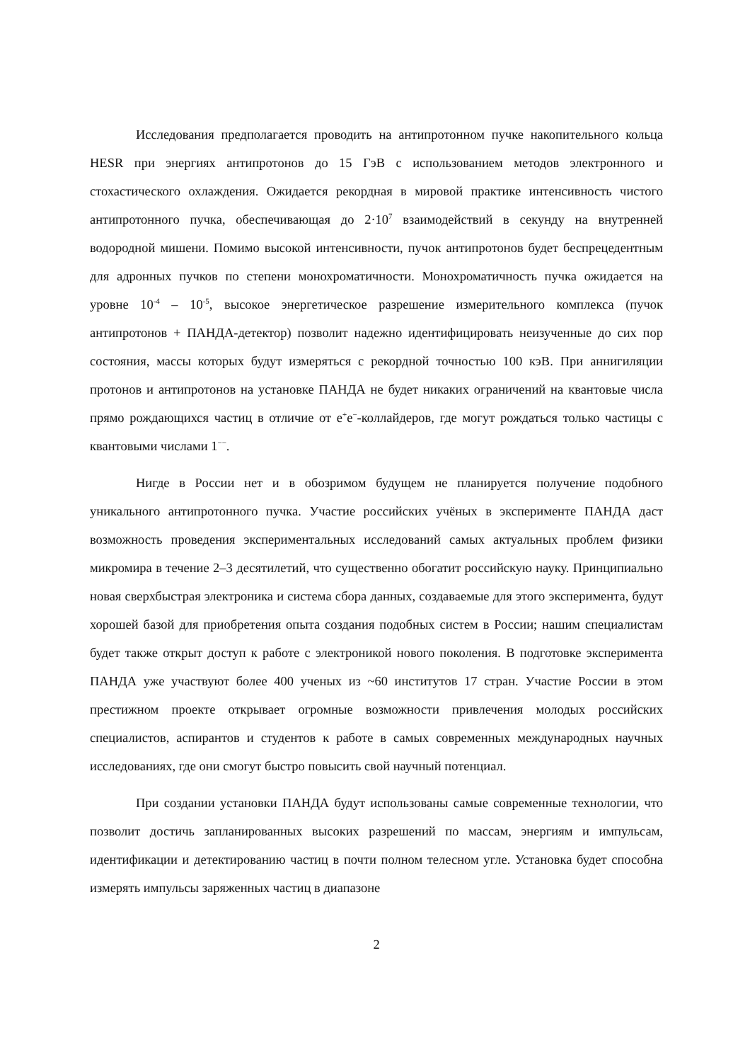Исследования предполагается проводить на антипротонном пучке накопительного кольца HESR при энергиях антипротонов до 15 ГэВ с использованием методов электронного и стохастического охлаждения. Ожидается рекордная в мировой практике интенсивность чистого антипротонного пучка, обеспечивающая до 2·10<sup>7</sup> взаимодействий в секунду на внутренней водородной мишени. Помимо высокой интенсивности, пучок антипротонов будет беспрецедентным для адронных пучков по степени монохроматичности. Монохроматичность пучка ожидается на уровне 10<sup>-4</sup> – 10<sup>-5</sup>, высокое энергетическое разрешение измерительного комплекса (пучок антипротонов + ПАНДА-детектор) позволит надежно идентифицировать неизученные до сих пор состояния, массы которых будут измеряться с рекордной точностью 100 кэВ. При аннигиляции протонов и антипротонов на установке ПАНДА не будет никаких ограничений на квантовые числа прямо рождающихся частиц в отличие от e<sup>+</sup>e<sup>−</sup>-коллайдеров, где могут рождаться только частицы с квантовыми числами 1<sup>−−</sup>.
Нигде в России нет и в обозримом будущем не планируется получение подобного уникального антипротонного пучка. Участие российских учёных в эксперименте ПАНДА даст возможность проведения экспериментальных исследований самых актуальных проблем физики микромира в течение 2–3 десятилетий, что существенно обогатит российскую науку. Принципиально новая сверхбыстрая электроника и система сбора данных, создаваемые для этого эксперимента, будут хорошей базой для приобретения опыта создания подобных систем в России; нашим специалистам будет также открыт доступ к работе с электроникой нового поколения. В подготовке эксперимента ПАНДА уже участвуют более 400 ученых из ~60 институтов 17 стран. Участие России в этом престижном проекте открывает огромные возможности привлечения молодых российских специалистов, аспирантов и студентов к работе в самых современных международных научных исследованиях, где они смогут быстро повысить свой научный потенциал.
При создании установки ПАНДА будут использованы самые современные технологии, что позволит достичь запланированных высоких разрешений по массам, энергиям и импульсам, идентификации и детектированию частиц в почти полном телесном угле. Установка будет способна измерять импульсы заряженных частиц в диапазоне
2